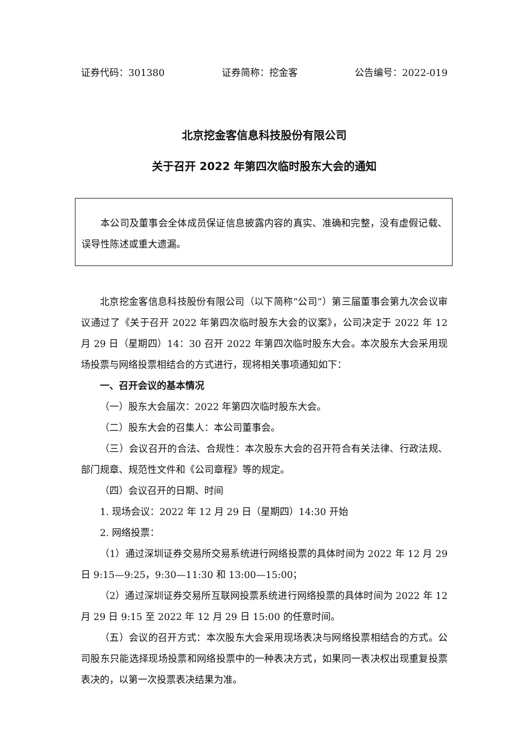证券代码：301380 证券简称：挖金客 公告编号：2022-019
北京挖金客信息科技股份有限公司
关于召开 2022 年第四次临时股东大会的通知
本公司及董事会全体成员保证信息披露内容的真实、准确和完整，没有虚假记载、误导性陈述或重大遗漏。
北京挖金客信息科技股份有限公司（以下简称“公司”）第三届董事会第九次会议审议通过了《关于召开 2022 年第四次临时股东大会的议案》，公司决定于 2022 年 12 月 29 日（星期四）14：30 召开 2022 年第四次临时股东大会。本次股东大会采用现场投票与网络投票相结合的方式进行，现将相关事项通知如下：
一、召开会议的基本情况
（一）股东大会届次：2022 年第四次临时股东大会。
（二）股东大会的召集人：本公司董事会。
（三）会议召开的合法、合规性：本次股东大会的召开符合有关法律、行政法规、部门规章、规范性文件和《公司章程》等的规定。
（四）会议召开的日期、时间
1. 现场会议：2022 年 12 月 29 日（星期四）14:30 开始
2. 网络投票：
（1）通过深圳证券交易所交易系统进行网络投票的具体时间为 2022 年 12 月 29 日 9:15—9:25，9:30—11:30 和 13:00—15:00；
（2）通过深圳证券交易所互联网投票系统进行网络投票的具体时间为 2022 年 12 月 29 日 9:15 至 2022 年 12 月 29 日 15:00 的任意时间。
（五）会议的召开方式：本次股东大会采用现场表决与网络投票相结合的方式。公司股东只能选择现场投票和网络投票中的一种表决方式，如果同一表决权出现重复投票表决的，以第一次投票表决结果为准。